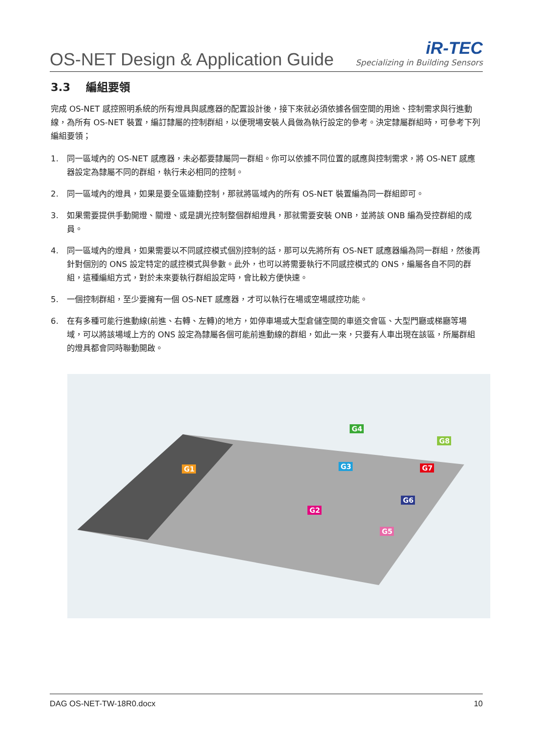OS-NET Design & Application Guide
iR-TEC
Specializing in Building Sensors
3.3 編組要領
完成 OS-NET 感控照明系統的所有燈具與感應器的配置設計後，接下來就必須依據各個空間的用途、控制需求與行進動線，為所有 OS-NET 裝置，編訂隸屬的控制群組，以便現場安裝人員做為執行設定的參考。決定隸屬群組時，可參考下列編組要領；
1. 同一區域內的 OS-NET 感應器，未必都要隸屬同一群組。你可以依據不同位置的感應與控制需求，將 OS-NET 感應器設定為隸屬不同的群組，執行未必相同的控制。
2. 同一區域內的燈具，如果是要全區連動控制，那就將區域內的所有 OS-NET 裝置編為同一群組即可。
3. 如果需要提供手動開燈、關燈、或是調光控制整個群組燈具，那就需要安裝 ONB，並將該 ONB 編為受控群組的成員。
4. 同一區域內的燈具，如果需要以不同感控模式個別控制的話，那可以先將所有 OS-NET 感應器編為同一群組，然後再針對個別的 ONS 設定特定的感控模式與參數。此外，也可以將需要執行不同感控模式的 ONS，編屬各自不同的群組，這種編組方式，對於未來要執行群組設定時，會比較方便快速。
5. 一個控制群組，至少要擁有一個 OS-NET 感應器，才可以執行在場或空場感控功能。
6. 在有多種可能行進動線(前進、右轉、左轉)的地方，如停車場或大型倉儲空間的車道交會區、大型門廳或梯廳等場域，可以將該場域上方的 ONS 設定為隸屬各個可能前進動線的群組，如此一來，只要有人車出現在該區，所屬群組的燈具都會同時聯動開啟。
G1
G2
G3
G4
G5
G6
G7
G8
DAG OS-NET-TW-18R0.docx 10